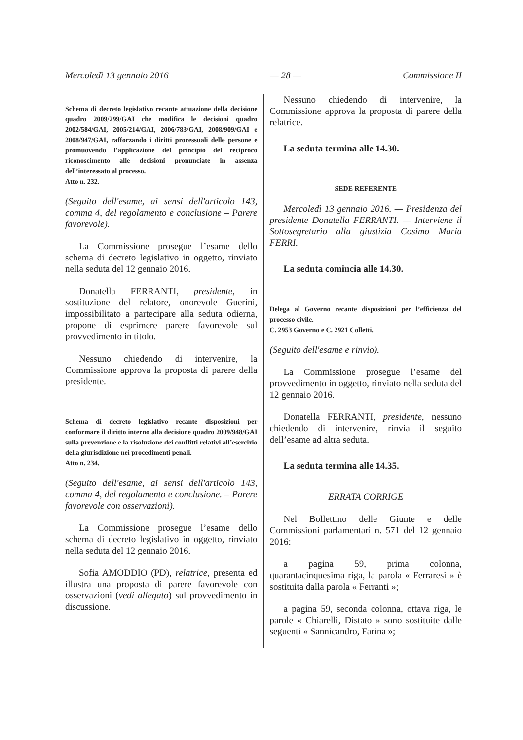Mercoledì 13 gennaio 2016 — 28 — Commissione II
Schema di decreto legislativo recante attuazione della decisione quadro 2009/299/GAI che modifica le decisioni quadro 2002/584/GAI, 2005/214/GAI, 2006/783/GAI, 2008/909/GAI e 2008/947/GAI, rafforzando i diritti processuali delle persone e promuovendo l’applicazione del principio del reciproco riconoscimento alle decisioni pronunciate in assenza dell’interessato al processo.
Atto n. 232.
(Seguito dell'esame, ai sensi dell'articolo 143, comma 4, del regolamento e conclusione – Parere favorevole).
La Commissione prosegue l’esame dello schema di decreto legislativo in oggetto, rinviato nella seduta del 12 gennaio 2016.
Donatella FERRANTI, presidente, in sostituzione del relatore, onorevole Guerini, impossibilitato a partecipare alla seduta odierna, propone di esprimere parere favorevole sul provvedimento in titolo.
Nessuno chiedendo di intervenire, la Commissione approva la proposta di parere della presidente.
Schema di decreto legislativo recante disposizioni per conformare il diritto interno alla decisione quadro 2009/948/GAI sulla prevenzione e la risoluzione dei conflitti relativi all’esercizio della giurisdizione nei procedimenti penali.
Atto n. 234.
(Seguito dell'esame, ai sensi dell'articolo 143, comma 4, del regolamento e conclusione. – Parere favorevole con osservazioni).
La Commissione prosegue l’esame dello schema di decreto legislativo in oggetto, rinviato nella seduta del 12 gennaio 2016.
Sofia AMODDIO (PD), relatrice, presenta ed illustra una proposta di parere favorevole con osservazioni (vedi allegato) sul provvedimento in discussione.
Nessuno chiedendo di intervenire, la Commissione approva la proposta di parere della relatrice.
La seduta termina alle 14.30.
SEDE REFERENTE
Mercoledì 13 gennaio 2016. — Presidenza del presidente Donatella FERRANTI. — Interviene il Sottosegretario alla giustizia Cosimo Maria FERRI.
La seduta comincia alle 14.30.
Delega al Governo recante disposizioni per l’efficienza del processo civile.
C. 2953 Governo e C. 2921 Colletti.
(Seguito dell'esame e rinvio).
La Commissione prosegue l’esame del provvedimento in oggetto, rinviato nella seduta del 12 gennaio 2016.
Donatella FERRANTI, presidente, nessuno chiedendo di intervenire, rinvia il seguito dell’esame ad altra seduta.
La seduta termina alle 14.35.
ERRATA CORRIGE
Nel Bollettino delle Giunte e delle Commissioni parlamentari n. 571 del 12 gennaio 2016:
a pagina 59, prima colonna, quarantacinquesima riga, la parola « Ferraresi » è sostituita dalla parola « Ferranti »;
a pagina 59, seconda colonna, ottava riga, le parole « Chiarelli, Distato » sono sostituite dalle seguenti « Sannicandro, Farina »;